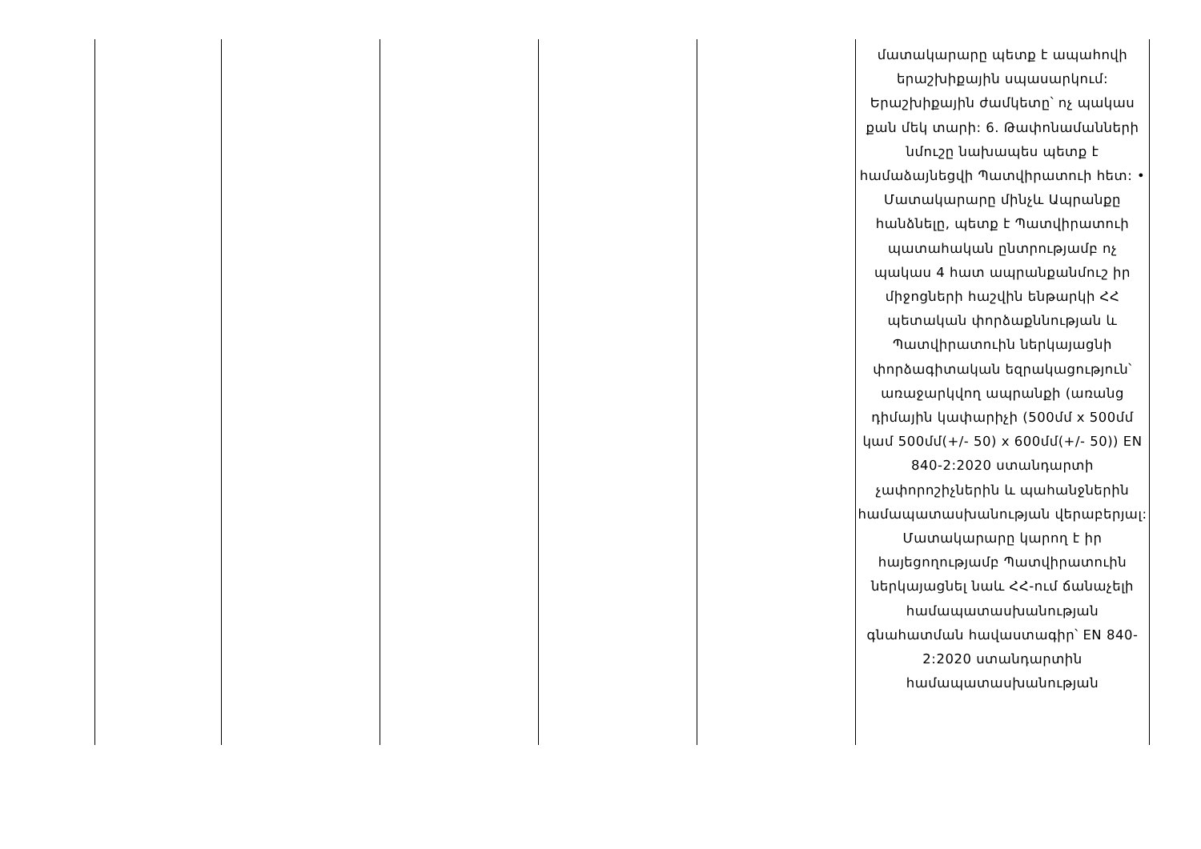| | | | | | մատակարարը պետք է ապահովի երաշխիքային սպասարկում: Երաշխիքային ժամկետը՝ ոչ պակաս քան մեկ տարի: 6. Թափոնամանների նմուշը նախապես պետք է համաձայնեցվի Պատվիրատուի հետ: • Մատակարարը մինչև Ապրանքը հանձնելը, պետք է Պատվիրատուի պատահական ընտրությամբ ոչ պակաս 4 հատ ապրանքանմուշ իր միջոցների հաշվին ենթարկի ՀՀ պետական փորձաքննության և Պատվիրատուին ներկայացնի փորձագիտական եզրակացություն՝ առաջարկվող ապրանքի (առանց դիմային կափարիչի (500մմ x 500մմ կամ 500մմ(+/- 50) x 600մմ(+/- 50)) EN 840-2:2020 ստանդարտի չափորոշիչներին և պահանջներին համապատասխանության վերաբերյալ: Մատակարարը կարող է իր հայեցողությամբ Պատվիրատուին ներկայացնել նաև ՀՀ-ում ճանաչելի համապատասխանության գնահատման հավաստագիր՝ EN 840-2:2020 ստանդարտին համապատասխանության |